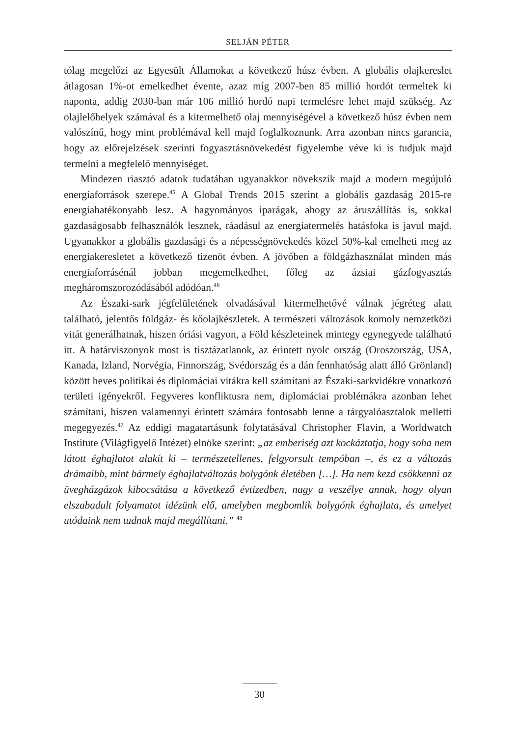SELJÁN PÉTER
tólag megelőzi az Egyesült Államokat a következő húsz évben. A globális olajkereslet átlagosan 1%-ot emelkedhet évente, azaz míg 2007-ben 85 millió hordót termeltek ki naponta, addig 2030-ban már 106 millió hordó napi termelésre lehet majd szükség. Az olajlelőhelyek számával és a kitermelhető olaj mennyiségével a következő húsz évben nem valószínű, hogy mint problémával kell majd foglalkoznunk. Arra azonban nincs garancia, hogy az előrejelzések szerinti fogyasztásnövekedést figyelembe véve ki is tudjuk majd termelni a megfelelő mennyiséget.
Mindezen riasztó adatok tudatában ugyanakkor növekszik majd a modern megújuló energiaforrások szerepe.<sup>45</sup> A Global Trends 2015 szerint a globális gazdaság 2015-re energiahatékonyabb lesz. A hagyományos iparágak, ahogy az áruszállítás is, sokkal gazdaságosabb felhasználók lesznek, ráadásul az energiatermelés hatásfoka is javul majd. Ugyanakkor a globális gazdasági és a népességnövekedés közel 50%-kal emelheti meg az energiakeresletet a következő tizenöt évben. A jövőben a földgázhasználat minden más energiaforrásénál jobban megemelkedhet, főleg az ázsiai gázfogyasztás megháromszorozódásából adódóan.<sup>46</sup>
Az Északi-sark jégfelületének olvadásával kitermelhetővé válnak jégréteg alatt található, jelentős földgáz- és kőolajkészletek. A természeti változások komoly nemzetközi vitát generálhatnak, hiszen óriási vagyon, a Föld készleteinek mintegy egynegyede található itt. A határviszonyok most is tisztázatlanok, az érintett nyolc ország (Oroszország, USA, Kanada, Izland, Norvégia, Finnország, Svédország és a dán fennhatóság alatt álló Grönland) között heves politikai és diplomáciai vitákra kell számítani az Északi-sarkvidékre vonatkozó területi igényekről. Fegyveres konfliktusra nem, diplomáciai problémákra azonban lehet számítani, hiszen valamennyi érintett számára fontosabb lenne a tárgyalóasztalok melletti megegyezés.<sup>47</sup> Az eddigi magatartásunk folytatásával Christopher Flavin, a Worldwatch Institute (Világfigyelő Intézet) elnöke szerint: „az emberiség azt kockáztatja, hogy soha nem látott éghajlatot alakít ki – természetellenes, felgyorsult tempóban –, és ez a változás drámaibb, mint bármely éghajlatváltozás bolygónk életében […]. Ha nem kezd csökkenni az üvegházgázok kibocsátása a következő évtizedben, nagy a veszélye annak, hogy olyan elszabadult folyamatot idézünk elő, amelyben megbomlik bolygónk éghajlata, és amelyet utódaink nem tudnak majd megállítani.” <sup>48</sup>
30